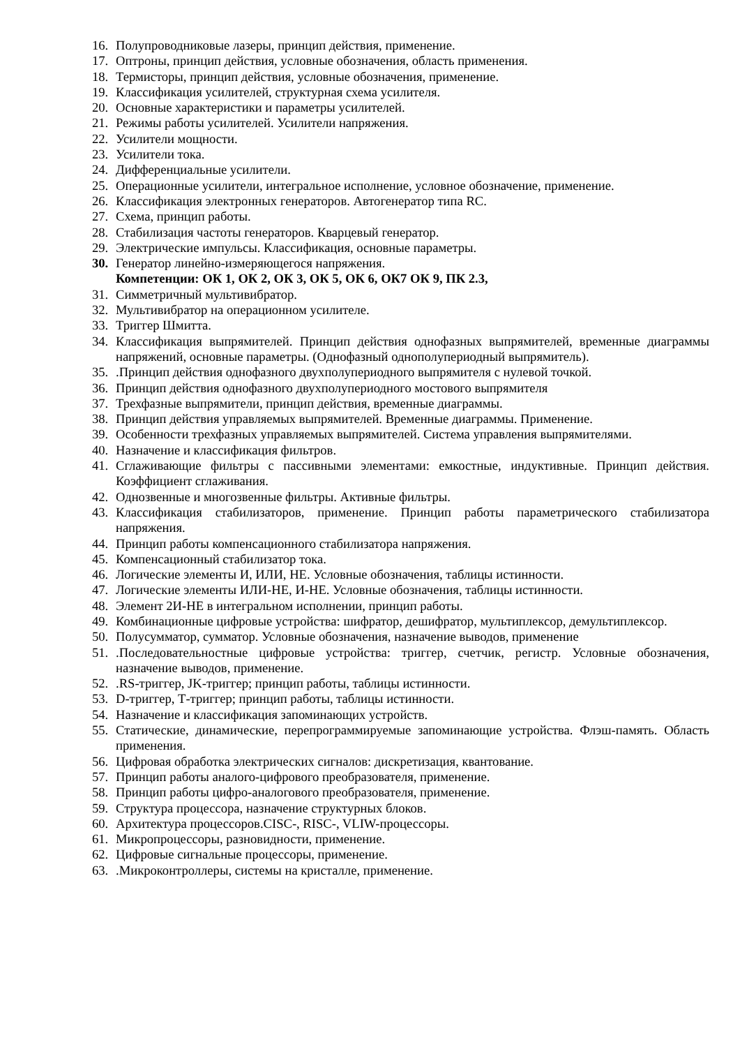16. Полупроводниковые лазеры, принцип действия, применение.
17. Оптроны, принцип действия, условные обозначения, область применения.
18. Термисторы, принцип действия, условные обозначения, применение.
19. Классификация усилителей, структурная схема усилителя.
20. Основные характеристики и параметры усилителей.
21. Режимы работы усилителей. Усилители напряжения.
22. Усилители мощности.
23. Усилители тока.
24. Дифференциальные усилители.
25. Операционные усилители, интегральное исполнение, условное обозначение, применение.
26. Классификация электронных генераторов. Автогенератор типа RC.
27. Схема, принцип работы.
28. Стабилизация частоты генераторов. Кварцевый генератор.
29. Электрические импульсы. Классификация, основные параметры.
30. Генератор линейно-измеряющегося напряжения.
Компетенции: ОК 1, ОК 2, ОК 3, ОК 5, ОК 6, ОК7 ОК 9, ПК 2.3,
31. Симметричный мультивибратор.
32. Мультивибратор на операционном усилителе.
33. Триггер Шмитта.
34. Классификация выпрямителей. Принцип действия однофазных выпрямителей, временные диаграммы напряжений, основные параметры. (Однофазный однополупериодный выпрямитель).
35..Принцип действия однофазного двухполупериодного выпрямителя с нулевой точкой.
36. Принцип действия однофазного двухполупериодного мостового выпрямителя
37. Трехфазные выпрямители, принцип действия, временные диаграммы.
38. Принцип действия управляемых выпрямителей. Временные диаграммы. Применение.
39. Особенности трехфазных управляемых выпрямителей. Система управления выпрямителями.
40. Назначение и классификация фильтров.
41. Сглаживающие фильтры с пассивными элементами: емкостные, индуктивные. Принцип действия. Коэффициент сглаживания.
42. Однозвенные и многозвенные фильтры. Активные фильтры.
43. Классификация стабилизаторов, применение. Принцип работы параметрического стабилизатора напряжения.
44. Принцип работы компенсационного стабилизатора напряжения.
45. Компенсационный стабилизатор тока.
46. Логические элементы И, ИЛИ, НЕ. Условные обозначения, таблицы истинности.
47. Логические элементы ИЛИ-НЕ, И-НЕ. Условные обозначения, таблицы истинности.
48. Элемент 2И-НЕ в интегральном исполнении, принцип работы.
49. Комбинационные цифровые устройства: шифратор, дешифратор, мультиплексор, демультиплексор.
50. Полусумматор, сумматор. Условные обозначения, назначение выводов, применение
51..Последовательностные цифровые устройства: триггер, счетчик, регистр. Условные обозначения, назначение выводов, применение.
52..RS-триггер, JK-триггер; принцип работы, таблицы истинности.
53. D-триггер, Т-триггер; принцип работы, таблицы истинности.
54. Назначение и классификация запоминающих устройств.
55. Статические, динамические, перепрограммируемые запоминающие устройства. Флэш-память. Область применения.
56. Цифровая обработка электрических сигналов: дискретизация, квантование.
57. Принцип работы аналого-цифрового преобразователя, применение.
58. Принцип работы цифро-аналогового преобразователя, применение.
59. Структура процессора, назначение структурных блоков.
60. Архитектура процессоров.CISC-, RISC-, VLIW-процессоры.
61. Микропроцессоры, разновидности, применение.
62. Цифровые сигнальные процессоры, применение.
63..Микроконтроллеры, системы на кристалле, применение.